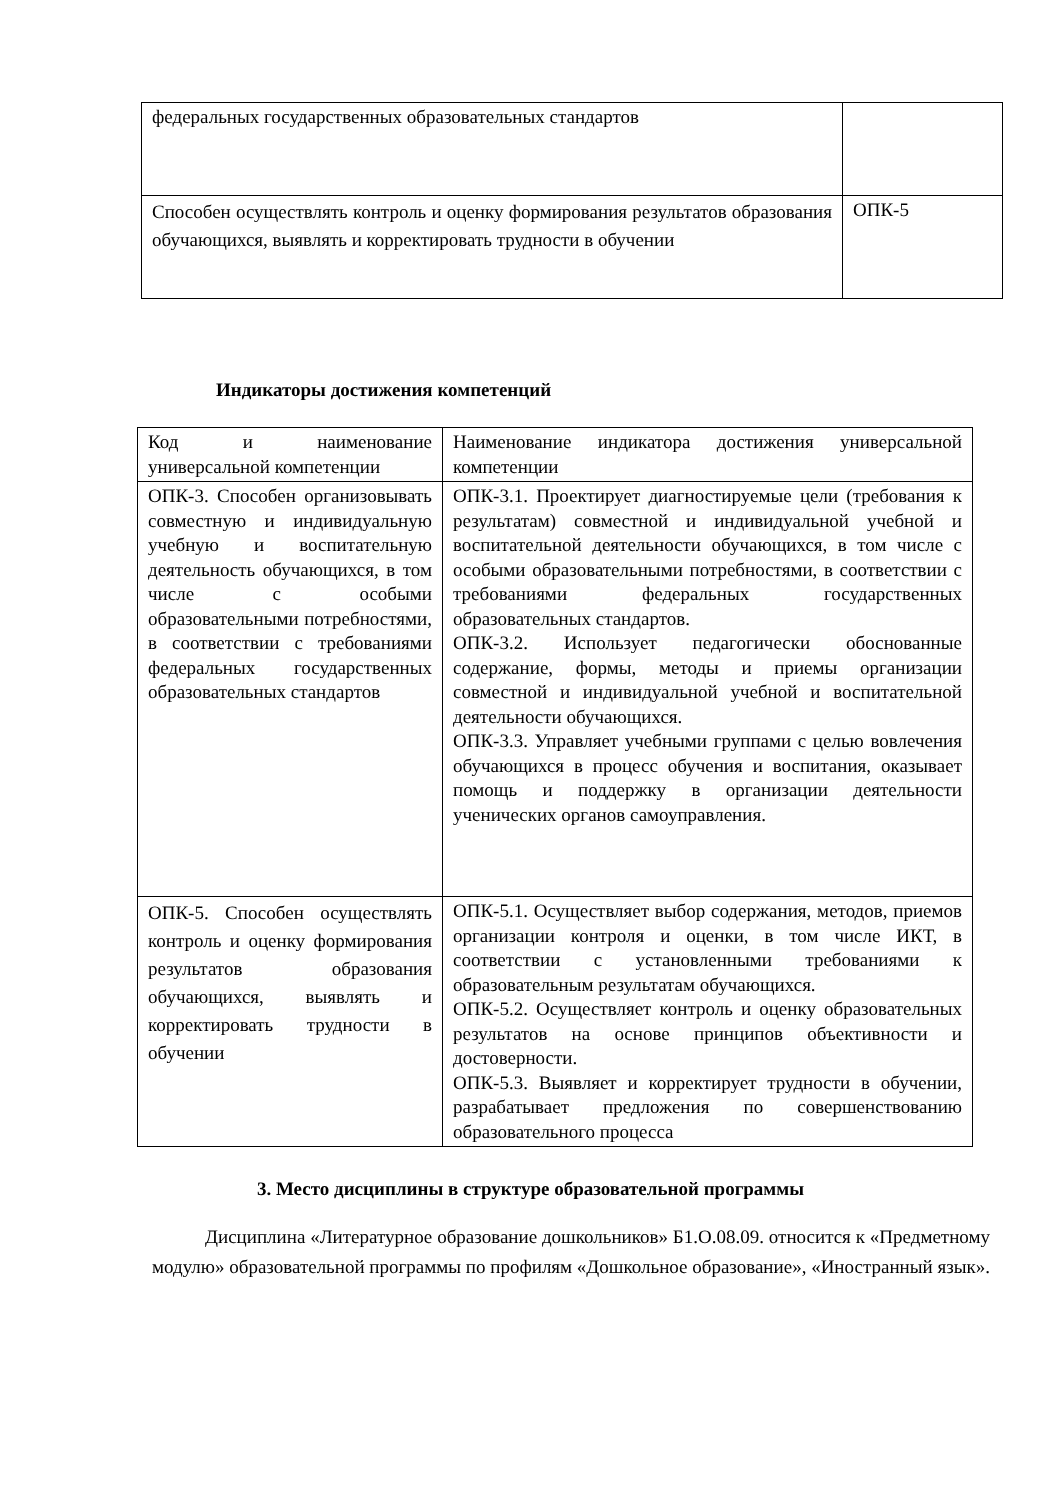| федеральных государственных образовательных стандартов | |
| Способен осуществлять контроль и оценку формирования результатов образования обучающихся, выявлять и корректировать трудности в обучении | ОПК-5 |
Индикаторы достижения компетенций
| Код и наименование универсальной компетенции | Наименование индикатора достижения универсальной компетенции |
| ОПК-3. Способен организовывать совместную и индивидуальную учебную и воспитательную деятельность обучающихся, в том числе с особыми образовательными потребностями, в соответствии с требованиями федеральных государственных образовательных стандартов | ОПК-3.1. Проектирует диагностируемые цели (требования к результатам) совместной и индивидуальной учебной и воспитательной деятельности обучающихся, в том числе с особыми образовательными потребностями, в соответствии с требованиями федеральных государственных образовательных стандартов. ОПК-3.2. Использует педагогически обоснованные содержание, формы, методы и приемы организации совместной и индивидуальной учебной и воспитательной деятельности обучающихся. ОПК-3.3. Управляет учебными группами с целью вовлечения обучающихся в процесс обучения и воспитания, оказывает помощь и поддержку в организации деятельности ученических органов самоуправления. |
| ОПК-5. Способен осуществлять контроль и оценку формирования результатов образования обучающихся, выявлять и корректировать трудности в обучении | ОПК-5.1. Осуществляет выбор содержания, методов, приемов организации контроля и оценки, в том числе ИКТ, в соответствии с установленными требованиями к образовательным результатам обучающихся. ОПК-5.2. Осуществляет контроль и оценку образовательных результатов на основе принципов объективности и достоверности. ОПК-5.3. Выявляет и корректирует трудности в обучении, разрабатывает предложения по совершенствованию образовательного процесса |
3. Место дисциплины в структуре образовательной программы
Дисциплина «Литературное образование дошкольников» Б1.О.08.09. относится к «Предметному модулю» образовательной программы по профилям «Дошкольное образование», «Иностранный язык».